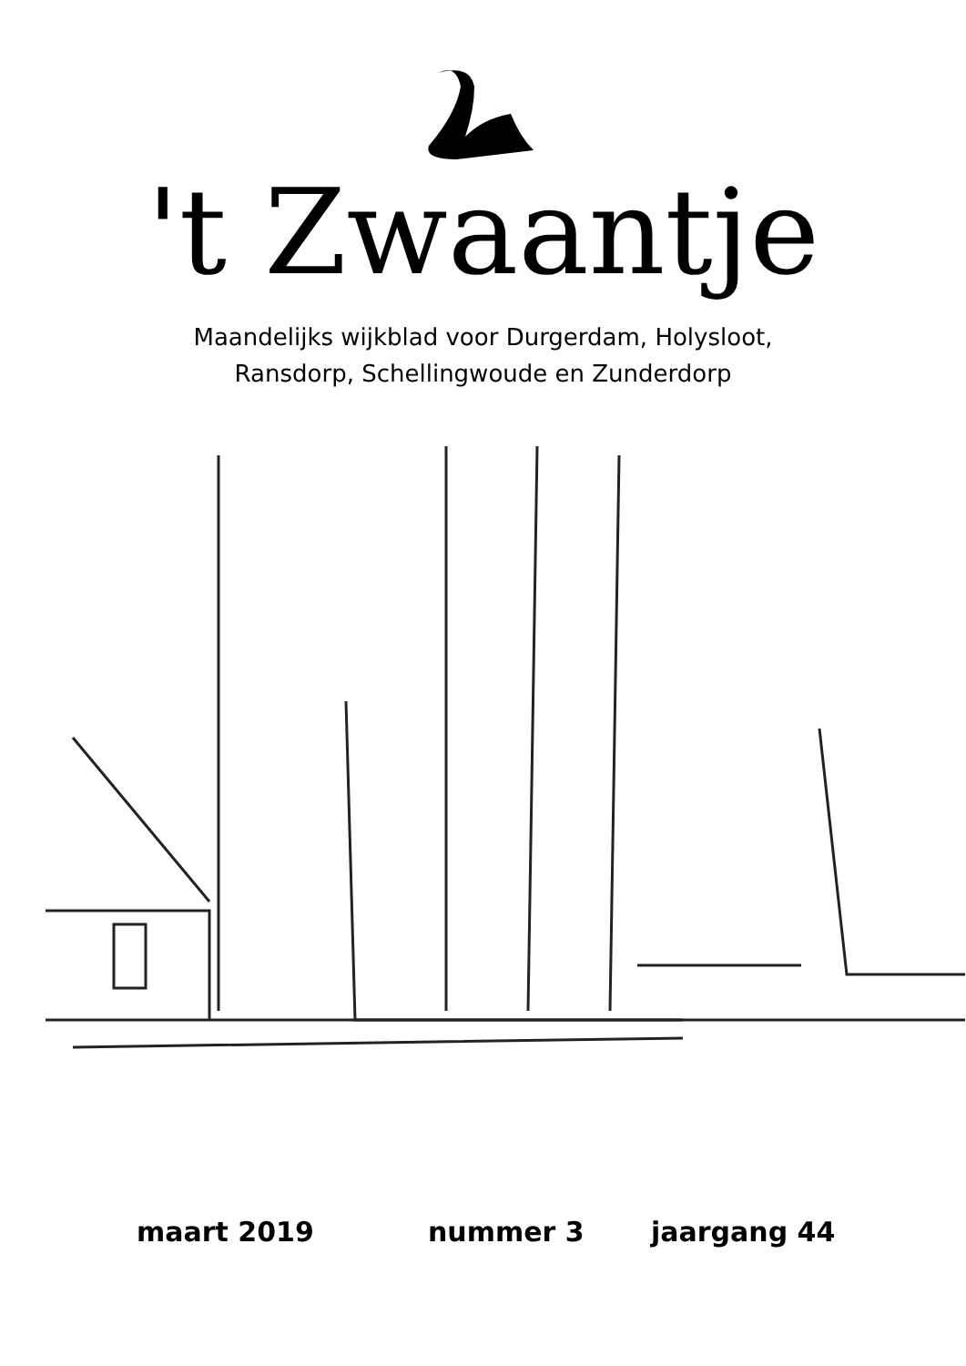't Zwaantje
Maandelijks wijkblad voor Durgerdam, Holysloot,
Ransdorp, Schellingwoude en Zunderdorp
maart 2019 nummer 3 jaargang 44